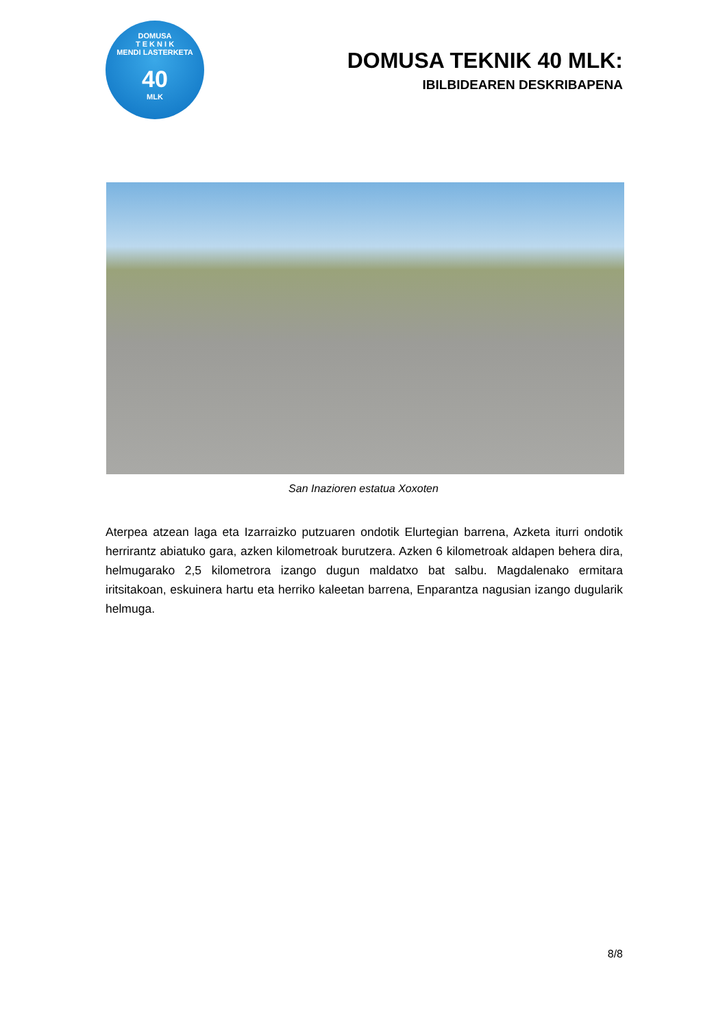DOMUSA
T E K N I K
MENDI LASTERKETA
40
MLK
DOMUSA TEKNIK 40 MLK:
IBILBIDEAREN DESKRIBAPENA
San Inazioren estatua Xoxoten
Aterpea atzean laga eta Izarraizko putzuaren ondotik Elurtegian barrena, Azketa iturri ondotik herrirantz abiatuko gara, azken kilometroak burutzera. Azken 6 kilometroak aldapen behera dira, helmugarako 2,5 kilometrora izango dugun maldatxo bat salbu. Magdalenako ermitara iritsitakoan, eskuinera hartu eta herriko kaleetan barrena, Enparantza nagusian izango dugularik helmuga.
8/8